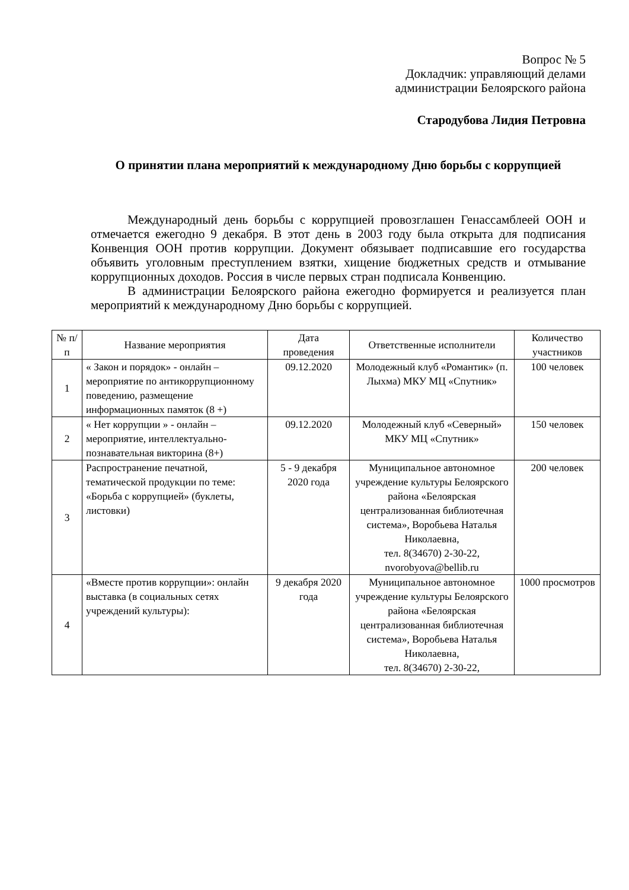Вопрос № 5
Докладчик: управляющий делами
администрации Белоярского района
Стародубова Лидия Петровна
О принятии плана мероприятий к международному Дню борьбы с коррупцией
Международный день борьбы с коррупцией провозглашен Генассамблеей ООН и отмечается ежегодно 9 декабря. В этот день в 2003 году была открыта для подписания Конвенция ООН против коррупции. Документ обязывает подписавшие его государства объявить уголовным преступлением взятки, хищение бюджетных средств и отмывание коррупционных доходов. Россия в числе первых стран подписала Конвенцию.
В администрации Белоярского района ежегодно формируется и реализуется план мероприятий к международному Дню борьбы с коррупцией.
| № п/п | Название мероприятия | Дата проведения | Ответственные исполнители | Количество участников |
| --- | --- | --- | --- | --- |
| 1 | « Закон и порядок» - онлайн – мероприятие по антикоррупционному поведению, размещение информационных памяток (8 +) | 09.12.2020 | Молодежный клуб «Романтик» (п. Лыхма) МКУ МЦ «Спутник» | 100 человек |
| 2 | « Нет коррупции » - онлайн – мероприятие, интеллектуально-познавательная викторина (8+) | 09.12.2020 | Молодежный клуб «Северный» МКУ МЦ «Спутник» | 150 человек |
| 3 | Распространение печатной, тематической продукции по теме: «Борьба с коррупцией» (буклеты, листовки) | 5 - 9 декабря 2020 года | Муниципальное автономное учреждение культуры Белоярского района «Белоярская централизованная библиотечная система», Воробьева Наталья Николаевна, тел. 8(34670) 2-30-22, nvorobyova@bellib.ru | 200 человек |
| 4 | «Вместе против коррупции»: онлайн выставка (в социальных сетях учреждений культуры): | 9 декабря 2020 года | Муниципальное автономное учреждение культуры Белоярского района «Белоярская централизованная библиотечная система», Воробьева Наталья Николаевна, тел. 8(34670) 2-30-22, | 1000 просмотров |